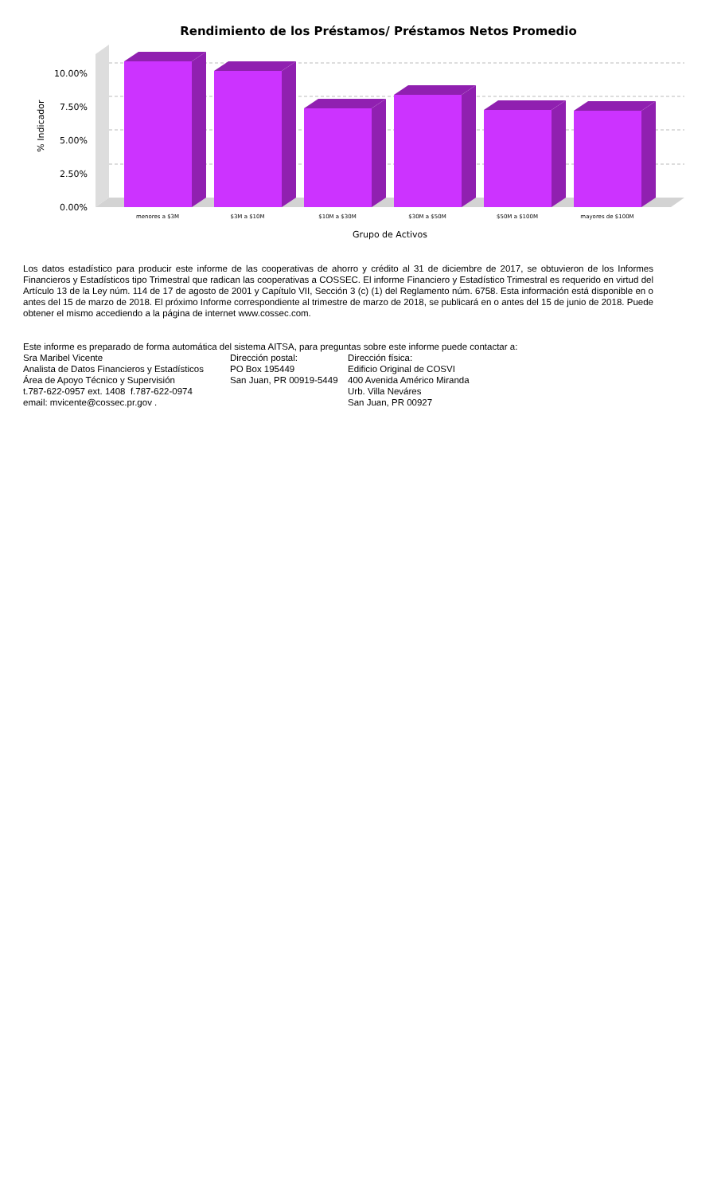Rendimiento de los Préstamos/ Préstamos Netos Promedio
0.00%
2.50%
5.00%
7.50%
10.00%
% Indicador
menores a $3M
$3M a $10M
$10M a $30M
$30M a $50M
$50M a $100M
mayores de $100M
Grupo de Activos
Los datos estadístico para producir este informe de las cooperativas de ahorro y crédito al 31 de diciembre de 2017, se obtuvieron de los Informes Financieros y Estadísticos tipo Trimestral que radican las cooperativas a COSSEC. El informe Financiero y Estadístico Trimestral es requerido en virtud del Artículo 13 de la Ley núm. 114 de 17 de agosto de 2001 y Capítulo VII, Sección 3 (c) (1) del Reglamento núm. 6758. Esta información está disponible en o antes del 15 de marzo de 2018. El próximo Informe correspondiente al trimestre de marzo de 2018, se publicará en o antes del 15 de junio de 2018. Puede obtener el mismo accediendo a la página de internet www.cossec.com.
Este informe es preparado de forma automática del sistema AITSA, para preguntas sobre este informe puede contactar a:
Sra Maribel Vicente Dirección postal: Dirección física:
Analista de Datos Financieros y Estadísticos PO Box 195449 Edificio Original de COSVI
Área de Apoyo Técnico y Supervisión San Juan, PR 00919-5449 400 Avenida Américo Miranda
t.787-622-0957 ext. 1408 f.787-622-0974 Urb. Villa Neváres
email: mvicente@cossec.pr.gov . San Juan, PR 00927